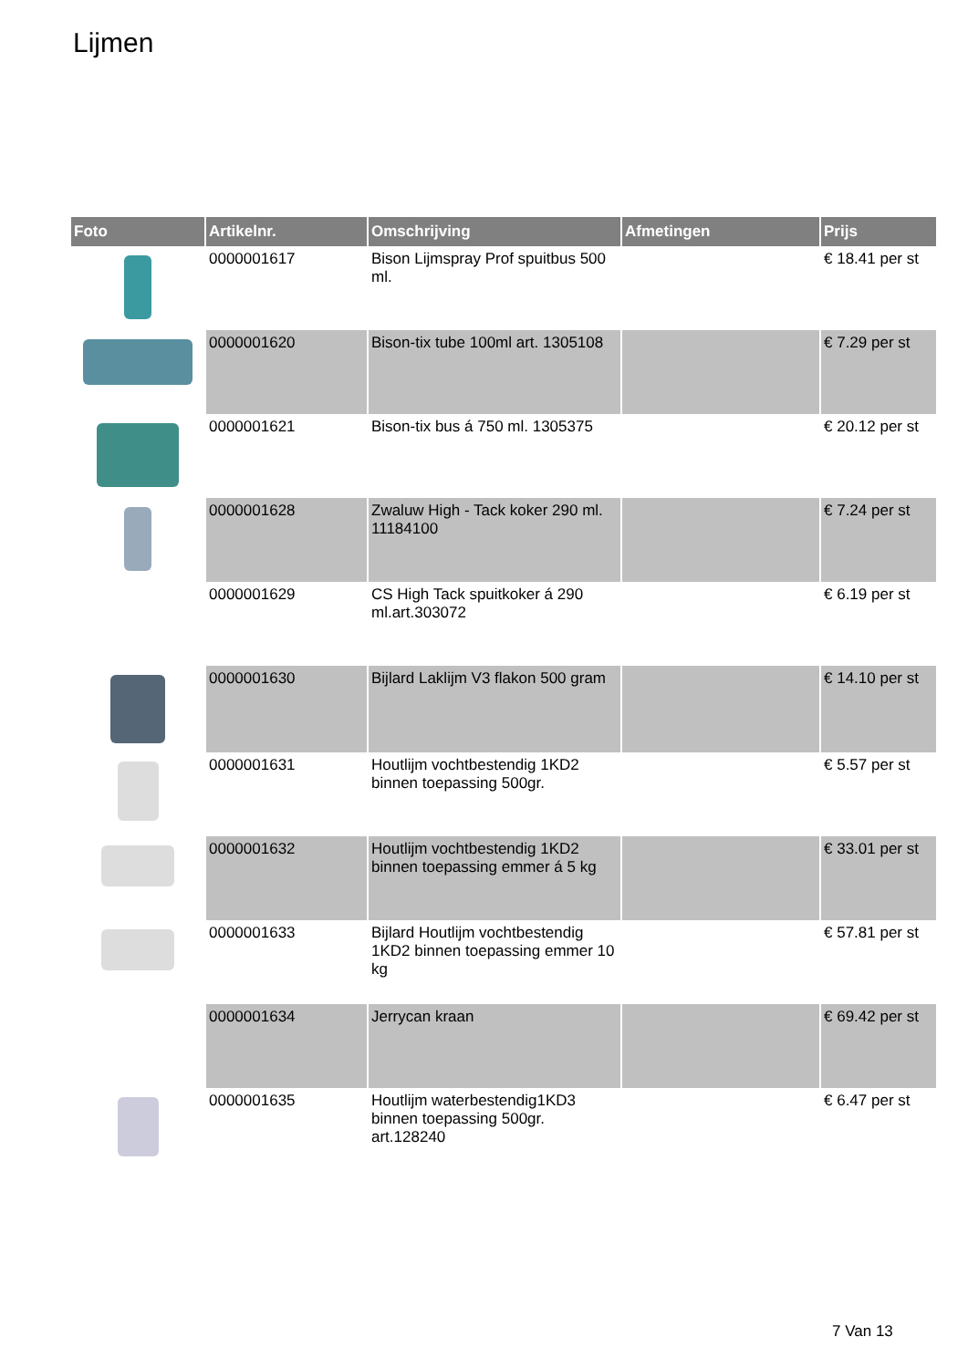Lijmen
| Foto | Artikelnr. | Omschrijving | Afmetingen | Prijs |
| --- | --- | --- | --- | --- |
| | 0000001617 | Bison Lijmspray Prof spuitbus 500 ml. | | € 18.41 per st |
| | 0000001620 | Bison-tix tube 100ml art. 1305108 | | € 7.29 per st |
| | 0000001621 | Bison-tix bus á 750 ml. 1305375 | | € 20.12 per st |
| | 0000001628 | Zwaluw High - Tack koker 290 ml. 11184100 | | € 7.24 per st |
| | 0000001629 | CS High Tack spuitkoker á 290 ml.art.303072 | | € 6.19 per st |
| | 0000001630 | Bijlard Laklijm V3 flakon 500 gram | | € 14.10 per st |
| | 0000001631 | Houtlijm vochtbestendig 1KD2 binnen toepassing 500gr. | | € 5.57 per st |
| | 0000001632 | Houtlijm vochtbestendig 1KD2 binnen toepassing emmer á 5 kg | | € 33.01 per st |
| | 0000001633 | Bijlard Houtlijm vochtbestendig 1KD2 binnen toepassing emmer 10 kg | | € 57.81 per st |
| | 0000001634 | Jerrycan kraan | | € 69.42 per st |
| | 0000001635 | Houtlijm waterbestendig1KD3 binnen toepassing 500gr. art.128240 | | € 6.47 per st |
7 Van 13